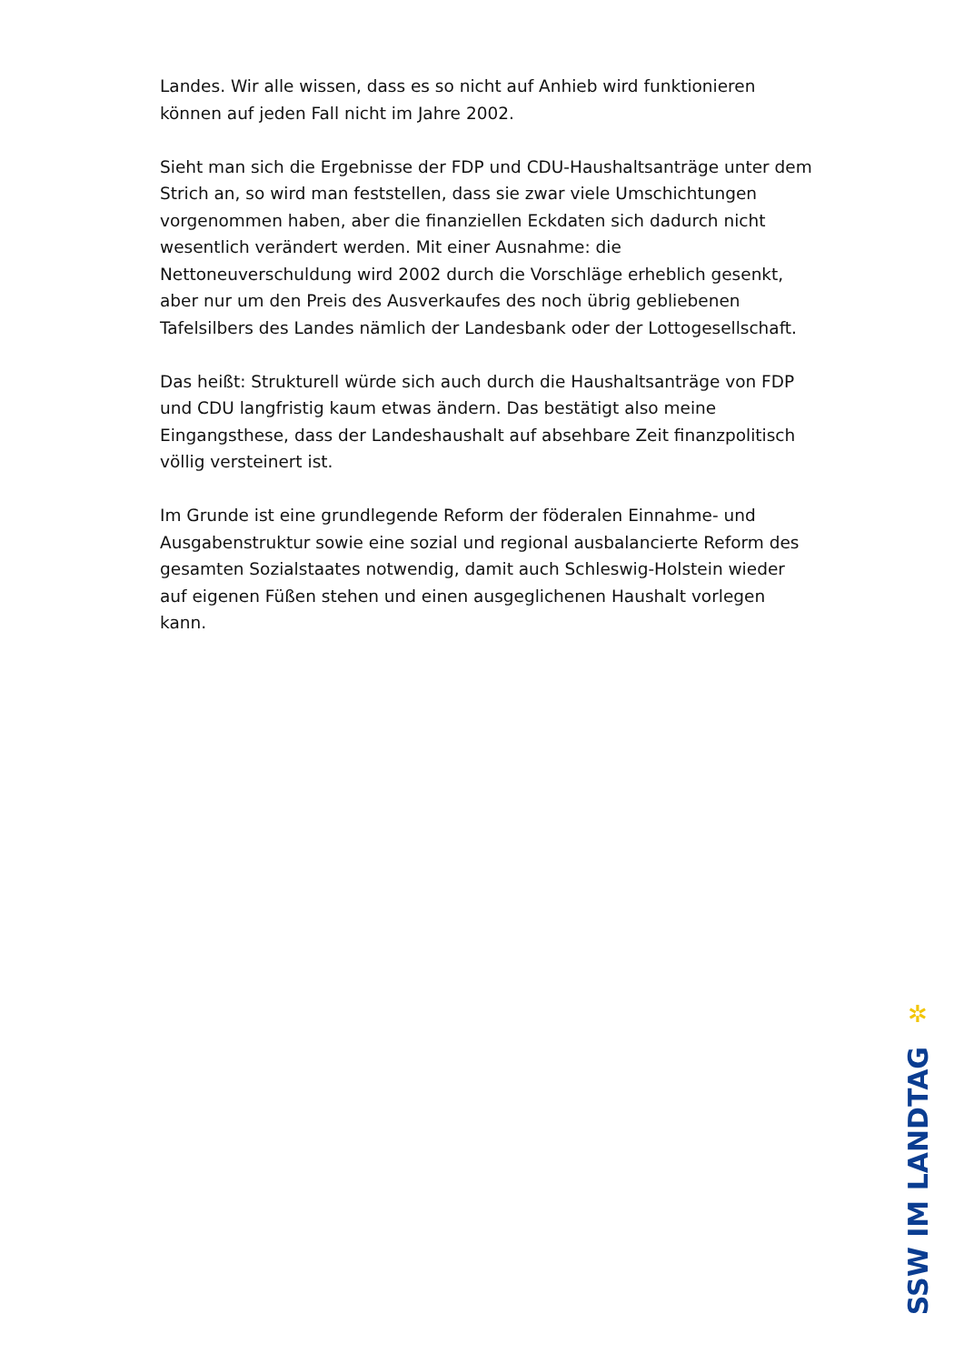Landes. Wir alle wissen, dass es so nicht auf Anhieb wird funktionieren können auf jeden Fall nicht im Jahre 2002.
Sieht man sich die Ergebnisse der FDP und CDU-Haushaltsanträge unter dem Strich an, so wird man feststellen, dass sie zwar viele Umschichtungen vorgenommen haben, aber die finanziellen Eckdaten sich dadurch nicht wesentlich verändert werden. Mit einer Ausnahme: die Nettoneuverschuldung wird 2002 durch die Vorschläge erheblich gesenkt, aber nur um den Preis des Ausverkaufes des noch übrig gebliebenen Tafelsilbers des Landes nämlich der Landesbank oder der Lottogesellschaft.
Das heißt: Strukturell würde sich auch durch die Haushaltsanträge von FDP und CDU langfristig kaum etwas ändern. Das bestätigt also meine Eingangsthese, dass der Landeshaushalt auf absehbare Zeit finanzpolitisch völlig versteinert ist.
Im Grunde ist eine grundlegende Reform der föderalen Einnahme- und Ausgabenstruktur sowie eine sozial und regional ausbalancierte Reform des gesamten Sozialstaates notwendig, damit auch Schleswig-Holstein wieder auf eigenen Füßen stehen und einen ausgeglichenen Haushalt vorlegen kann.
✲
SSW IM LANDTAG